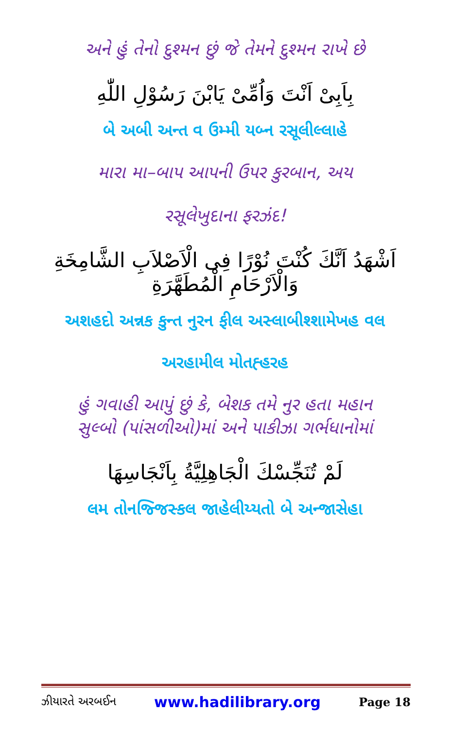અને હું તેનો દુશ્મન છું જે તેમને દુશ્મન રાખે છે
بِاَبِیْ اَنْتَ وَاُمِّیْ یَابْنَ رَسُوْلِ اللّٰهِ
બે અબી અન્ત વ ઉમ્મી યબ્ન રસૂલીલ્લાહે
મારા મા–બાપ આપની ઉપર કુરબાન, અય
રસૂલેખુદાના ફરઝંદ!
اَشْهَدُ اَنَّكَ كُنْتَ نُوْرًا فِی الْاَصْلاَبِ الشَّامِخَةِ وَالْاَرْحَامِ الْمُطَهَّرَةِ
અશહદો અન્નક કુન્ત નુરન ફીલ અસ્લાબીશ્શામેખહ વલ
અરહામીલ મોતહ્હરહ
હું ગવાહી આપું છું કે, બેશક તમે નુર હતા મહાન
સુલ્બો (પાંસળીઓ)માં અને પાકીઝા ગર્ભધાનોમાં
لَمْ تُنَجِّسْكَ الْجَاهِلِيَّةُ بِاَنْجَاسِهَا
લમ તોનજ્જિસ્કલ જાહેલીય્યતો બે અન્જાસેહા
ઝીયારતે અરબઈન www.hadilibrary.org Page 18